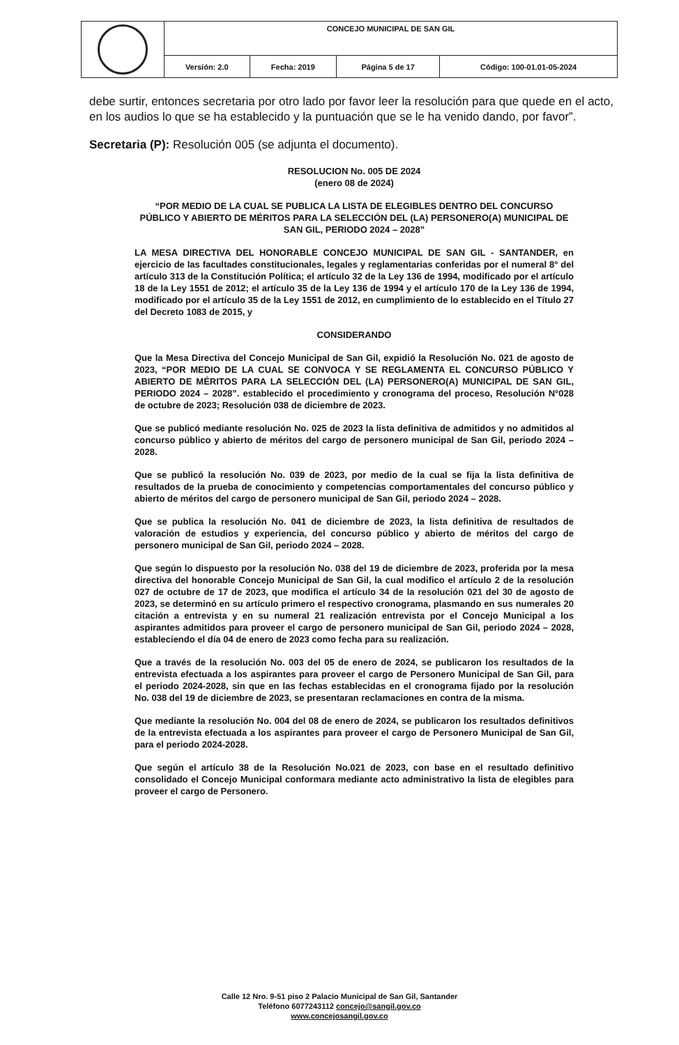| | CONCEJO MUNICIPAL DE SAN GIL | | | |
| | Versión: 2.0 | Fecha: 2019 | Página 5 de 17 | Código: 100-01.01-05-2024 |
debe surtir, entonces secretaria por otro lado por favor leer la resolución para que quede en el acto, en los audios lo que se ha establecido y la puntuación que se le ha venido dando, por favor”.
Secretaria (P): Resolución 005 (se adjunta el documento).
RESOLUCION No. 005 DE 2024
(enero 08 de 2024)
“POR MEDIO DE LA CUAL SE PUBLICA LA LISTA DE ELEGIBLES DENTRO DEL CONCURSO PÚBLICO Y ABIERTO DE MÉRITOS PARA LA SELECCIÓN DEL (LA) PERSONERO(A) MUNICIPAL DE SAN GIL, PERIODO 2024 – 2028”
LA MESA DIRECTIVA DEL HONORABLE CONCEJO MUNICIPAL DE SAN GIL - SANTANDER, en ejercicio de las facultades constitucionales, legales y reglamentarias conferidas por el numeral 8° del artículo 313 de la Constitución Política; el artículo 32 de la Ley 136 de 1994, modificado por el artículo 18 de la Ley 1551 de 2012; el artículo 35 de la Ley 136 de 1994 y el artículo 170 de la Ley 136 de 1994, modificado por el artículo 35 de la Ley 1551 de 2012, en cumplimiento de lo establecido en el Título 27 del Decreto 1083 de 2015, y
CONSIDERANDO
Que la Mesa Directiva del Concejo Municipal de San Gil, expidió la Resolución No. 021 de agosto de 2023, “POR MEDIO DE LA CUAL SE CONVOCA Y SE REGLAMENTA EL CONCURSO PÚBLICO Y ABIERTO DE MÉRITOS PARA LA SELECCIÓN DEL (LA) PERSONERO(A) MUNICIPAL DE SAN GIL, PERIODO 2024 – 2028”. establecido el procedimiento y cronograma del proceso, Resolución N°028 de octubre de 2023; Resolución 038 de diciembre de 2023.
Que se publicó mediante resolución No. 025 de 2023 la lista definitiva de admitidos y no admitidos al concurso público y abierto de méritos del cargo de personero municipal de San Gil, periodo 2024 – 2028.
Que se publicó la resolución No. 039 de 2023, por medio de la cual se fija la lista definitiva de resultados de la prueba de conocimiento y competencias comportamentales del concurso público y abierto de méritos del cargo de personero municipal de San Gil, periodo 2024 – 2028.
Que se publica la resolución No. 041 de diciembre de 2023, la lista definitiva de resultados de valoración de estudios y experiencia, del concurso público y abierto de méritos del cargo de personero municipal de San Gil, periodo 2024 – 2028.
Que según lo dispuesto por la resolución No. 038 del 19 de diciembre de 2023, proferida por la mesa directiva del honorable Concejo Municipal de San Gil, la cual modifico el artículo 2 de la resolución 027 de octubre de 17 de 2023, que modifica el artículo 34 de la resolución 021 del 30 de agosto de 2023, se determinó en su artículo primero el respectivo cronograma, plasmando en sus numerales 20 citación a entrevista y en su numeral 21 realización entrevista por el Concejo Municipal a los aspirantes admitidos para proveer el cargo de personero municipal de San Gil, periodo 2024 – 2028, estableciendo el día 04 de enero de 2023 como fecha para su realización.
Que a través de la resolución No. 003 del 05 de enero de 2024, se publicaron los resultados de la entrevista efectuada a los aspirantes para proveer el cargo de Personero Municipal de San Gil, para el periodo 2024-2028, sin que en las fechas establecidas en el cronograma fijado por la resolución No. 038 del 19 de diciembre de 2023, se presentaran reclamaciones en contra de la misma.
Que mediante la resolución No. 004 del 08 de enero de 2024, se publicaron los resultados definitivos de la entrevista efectuada a los aspirantes para proveer el cargo de Personero Municipal de San Gil, para el periodo 2024-2028.
Que según el artículo 38 de la Resolución No.021 de 2023, con base en el resultado definitivo consolidado el Concejo Municipal conformara mediante acto administrativo la lista de elegibles para proveer el cargo de Personero.
Calle 12 Nro. 9-51 piso 2 Palacio Municipal de San Gil, Santander
Teléfono 6077243112 concejo@sangil.gov.co
www.concejosangil.gov.co